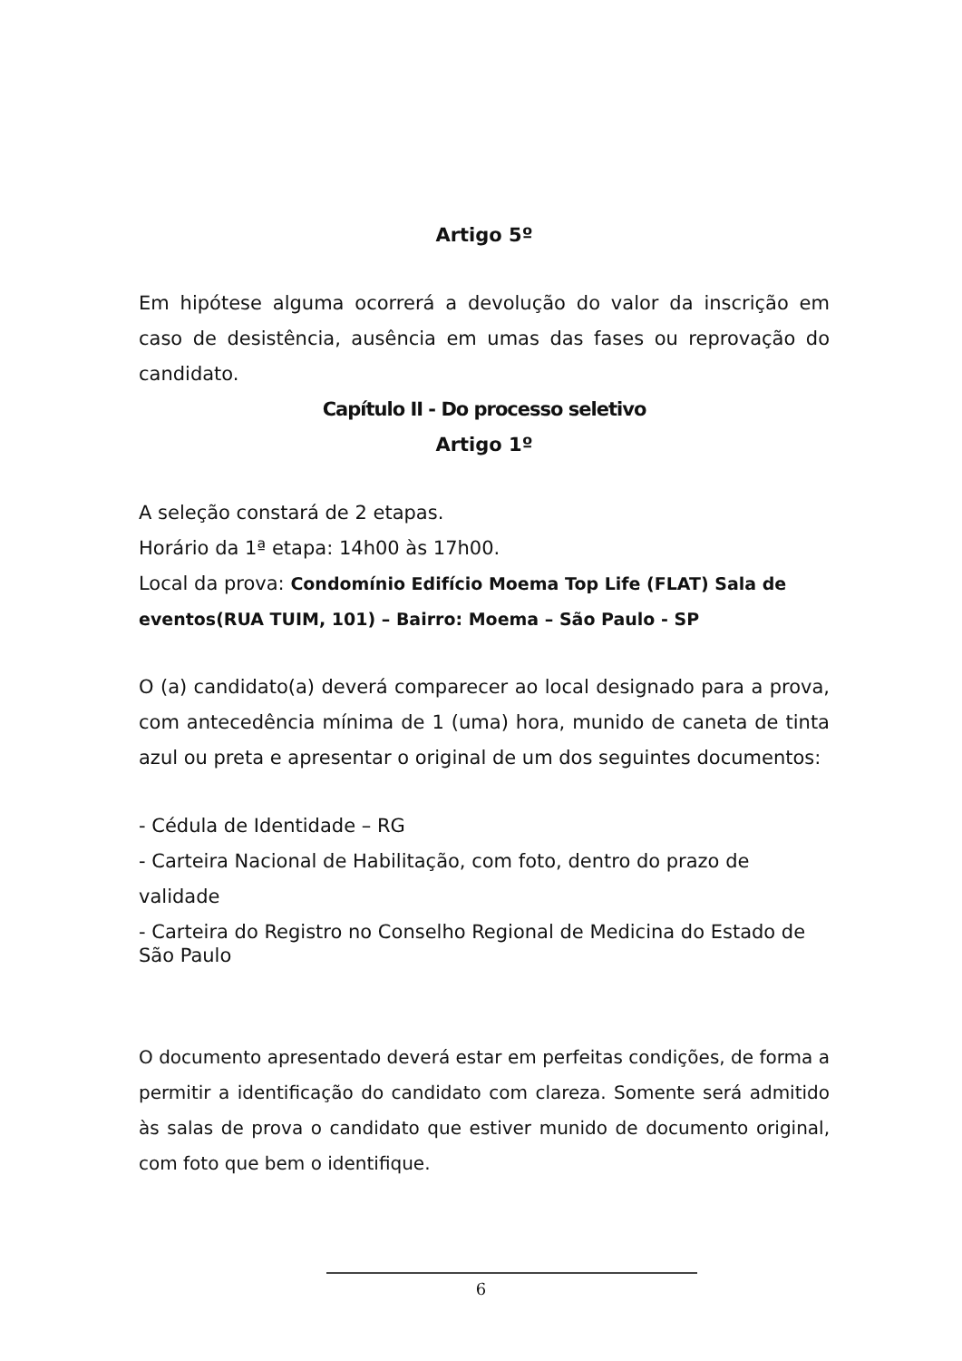Artigo 5º
Em hipótese alguma ocorrerá a devolução do valor da inscrição em caso de desistência, ausência em umas das fases ou reprovação do candidato.
Capítulo II - Do processo seletivo
Artigo 1º
A seleção constará de 2 etapas.
Horário da 1ª etapa: 14h00 às 17h00.
Local da prova: Condomínio Edifício Moema Top Life (FLAT) Sala de eventos(RUA TUIM, 101) – Bairro: Moema – São Paulo - SP
O (a) candidato(a) deverá comparecer ao local designado para a prova, com antecedência mínima de 1 (uma) hora, munido de caneta de tinta azul ou preta e apresentar o original de um dos seguintes documentos:
- Cédula de Identidade – RG
- Carteira Nacional de Habilitação, com foto, dentro do prazo de validade
- Carteira do Registro no Conselho Regional de Medicina do Estado de São Paulo
O documento apresentado deverá estar em perfeitas condições, de forma a permitir a identificação do candidato com clareza. Somente será admitido às salas de prova o candidato que estiver munido de documento original, com foto que bem o identifique.
6